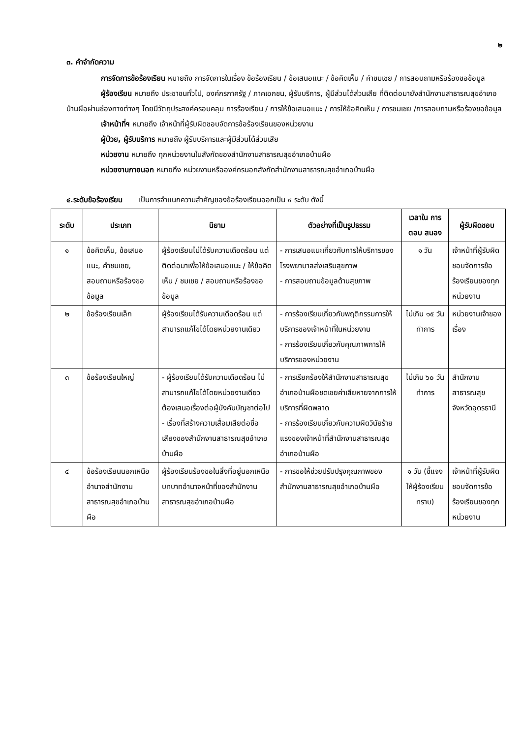๒
๓. คำจำกัดความ
การจัดการข้อร้องเรียน หมายถึง การจัดการในเรื่อง ข้อร้องเรียน / ข้อเสนอแนะ / ข้อคิดเห็น / คำชมเชย / การสอบถามหรือร้องขอข้อมูล
ผู้ร้องเรียน หมายถึง ประชาชนทั่วไป, องค์กรภาครัฐ / ภาคเอกชน, ผู้รับบริการ, ผู้มีส่วนได้ส่วนเสีย ที่ติดต่อมายังสำนักงานสาธารณสุขอำเภอบ้านผือผ่านช่องทางต่างๆ โดยมีวัตถุประสงค์ครอบคลุม การร้องเรียน / การให้ข้อเสนอแนะ / การให้ข้อคิดเห็น / การชมเชย /การสอบถามหรือร้องขอข้อมูล
เจ้าหน้าที่ฯ หมายถึง เจ้าหน้าที่ผู้รับผิดชอบจัดการข้อร้องเรียนของหน่วยงาน
ผู้ป่วย, ผู้รับบริการ หมายถึง ผู้รับบริการและผู้มีส่วนได้ส่วนเสีย
หน่วยงาน หมายถึง ทุกหน่วยงานในสังกัดของสำนักงานสาธารณสุขอำเภอบ้านผือ
หน่วยงานภายนอก หมายถึง หน่วยงานหรือองค์กรนอกสังกัดสำนักงานสาธารณสุขอำเภอบ้านผือ
๔.ระดับข้อร้องเรียน เป็นการจำแนกความสำคัญของข้อร้องเรียนออกเป็น ๔ ระดับ ดังนี้
| ระดับ | ประเภท | นิยาม | ตัวอย่างที่เป็นรูปธรรม | เวลาใน การตอบ สนอง | ผู้รับผิดชอบ |
| --- | --- | --- | --- | --- | --- |
| ๑ | ข้อคิดเห็น, ข้อเสนอแนะ, คำชมเชย, สอบถามหรือร้องขอข้อมูล | ผู้ร้องเรียนไม่ได้รับความเดือดร้อน แต่ติดต่อมาเพื่อให้ข้อเสนอแนะ / ให้ข้อคิดเห็น / ชมเชย / สอบถามหรือร้องขอข้อมูล | - การเสนอแนะเกี่ยวกับการให้บริการของโรงพยาบาลส่งเสริมสุขภาพ - การสอบถามข้อมูลด้านสุขภาพ | ๑ วัน | เจ้าหน้าที่ผู้รับผิดชอบจัดการข้อร้องเรียนของทุกหน่วยงาน |
| ๒ | ข้อร้องเรียนเล็ก | ผู้ร้องเรียนได้รับความเดือดร้อน แต่สามารถแก้ไขได้โดยหน่วยงานเดียว | - การร้องเรียนเกี่ยวกับพฤติกรรมการให้บริการของเจ้าหน้าที่ในหน่วยงาน - การร้องเรียนเกี่ยวกับคุณภาพการให้บริการของหน่วยงาน | ไม่เกิน ๑๕ วันทำการ | หน่วยงานเจ้าของเรื่อง |
| ๓ | ข้อร้องเรียนใหญ่ | - ผู้ร้องเรียนได้รับความเดือดร้อน ไม่สามารถแก้ไขได้โดยหน่วยงานเดียว ต้องเสนอเรื่องต่อผู้บังคับบัญชาต่อไป - เรื่องที่สร้างความเสื่อมเสียต่อชื่อเสียงของสำนักงานสาธารณสุขอำเภอบ้านผือ | - การเรียกร้องให้สำนักงานสาธารณสุขอำเภอบ้านผือชดเชยค่าเสียหายจากการให้บริการที่ผิดพลาด - การร้องเรียนเกี่ยวกับความผิดวินัยร้ายแรงของเจ้าหน้าที่สำนักงานสาธารณสุขอำเภอบ้านผือ | ไม่เกิน ๖๐ วันทำการ | สำนักงานสาธารณสุขจังหวัดอุดรธานี |
| ๔ | ข้อร้องเรียนนอกเหนืออำนาจสำนักงานสาธารณสุขอำเภอบ้านผือ | ผู้ร้องเรียนร้องขอในสิ่งที่อยู่นอกเหนือบทบาทอำนาจหน้าที่ของสำนักงานสาธารณสุขอำเภอบ้านผือ | - การขอให้ช่วยปรับปรุงคุณภาพของสำนักงานสาธารณสุขอำเภอบ้านผือ | ๑ วัน (ชี้แจงให้ผู้ร้องเรียนทราบ) | เจ้าหน้าที่ผู้รับผิดชอบจัดการข้อร้องเรียนของทุกหน่วยงาน |